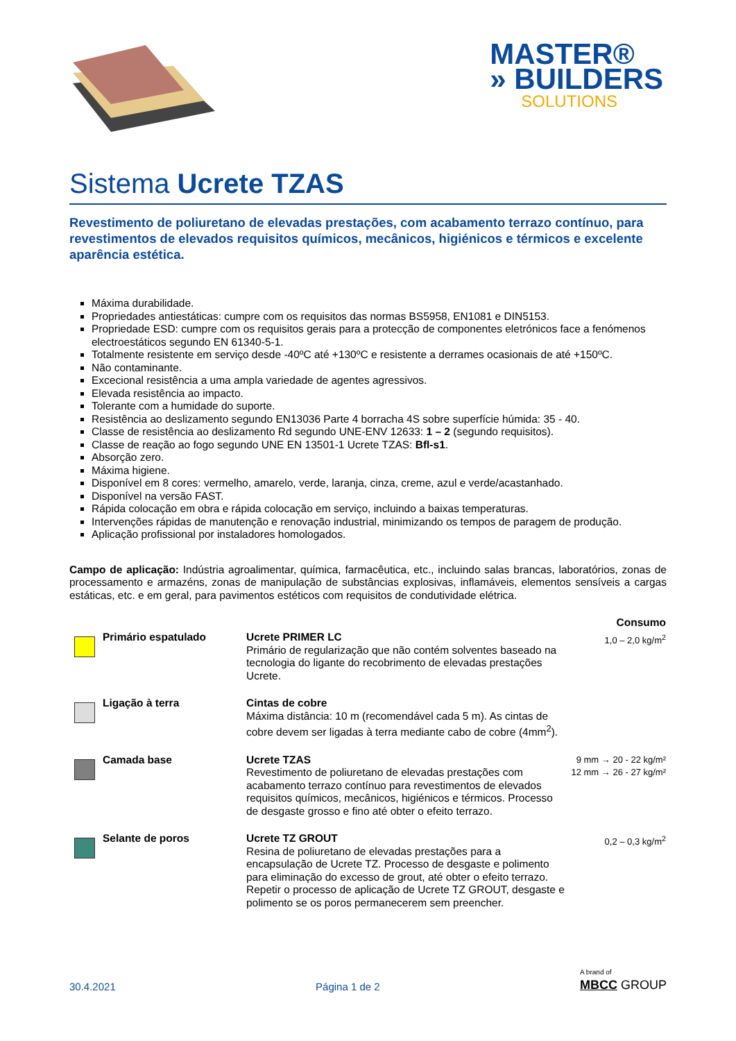MASTER®
» BUILDERS
SOLUTIONS
Sistema Ucrete TZAS
Revestimento de poliuretano de elevadas prestações, com acabamento terrazo contínuo, para revestimentos de elevados requisitos químicos, mecânicos, higiénicos e térmicos e excelente aparência estética.
Máxima durabilidade.
Propriedades antiestáticas: cumpre com os requisitos das normas BS5958, EN1081 e DIN5153.
Propriedade ESD: cumpre com os requisitos gerais para a protecção de componentes eletrónicos face a fenómenos electroestáticos segundo EN 61340-5-1.
Totalmente resistente em serviço desde -40ºC até +130ºC e resistente a derrames ocasionais de até +150ºC.
Não contaminante.
Excecional resistência a uma ampla variedade de agentes agressivos.
Elevada resistência ao impacto.
Tolerante com a humidade do suporte.
Resistência ao deslizamento segundo EN13036 Parte 4 borracha 4S sobre superfície húmida: 35 - 40.
Classe de resistência ao deslizamento Rd segundo UNE-ENV 12633: 1 – 2 (segundo requisitos).
Classe de reação ao fogo segundo UNE EN 13501-1 Ucrete TZAS: Bfl-s1.
Absorção zero.
Máxima higiene.
Disponível em 8 cores: vermelho, amarelo, verde, laranja, cinza, creme, azul e verde/acastanhado.
Disponível na versão FAST.
Rápida colocação em obra e rápida colocação em serviço, incluindo a baixas temperaturas.
Intervenções rápidas de manutenção e renovação industrial, minimizando os tempos de paragem de produção.
Aplicação profissional por instaladores homologados.
Campo de aplicação: Indústria agroalimentar, química, farmacêutica, etc., incluindo salas brancas, laboratórios, zonas de processamento e armazéns, zonas de manipulação de substâncias explosivas, inflamáveis, elementos sensíveis a cargas estáticas, etc. e em geral, para pavimentos estéticos com requisitos de condutividade elétrica.
| | | | Consumo |
| | Primário espatulado | Ucrete PRIMER LC Primário de regularização que não contém solventes baseado na tecnologia do ligante do recobrimento de elevadas prestações Ucrete. | 1,0 – 2,0 kg/m<sup>2</sup> |
| | Ligação à terra | Cintas de cobre Máxima distância: 10 m (recomendável cada 5 m). As cintas de cobre devem ser ligadas à terra mediante cabo de cobre (4mm<sup>2</sup>). | |
| | Camada base | Ucrete TZAS Revestimento de poliuretano de elevadas prestações com acabamento terrazo contínuo para revestimentos de elevados requisitos químicos, mecânicos, higiénicos e térmicos. Processo de desgaste grosso e fino até obter o efeito terrazo. | 9 mm → 20 - 22 kg/m² 12 mm → 26 - 27 kg/m² |
| | Selante de poros | Ucrete TZ GROUT Resina de poliuretano de elevadas prestações para a encapsulação de Ucrete TZ. Processo de desgaste e polimento para eliminação do excesso de grout, até obter o efeito terrazo. Repetir o processo de aplicação de Ucrete TZ GROUT, desgaste e polimento se os poros permanecerem sem preencher. | 0,2 – 0,3 kg/m<sup>2</sup> |
30.4.2021 Página 1 de 2 A brand of
MBCC GROUP